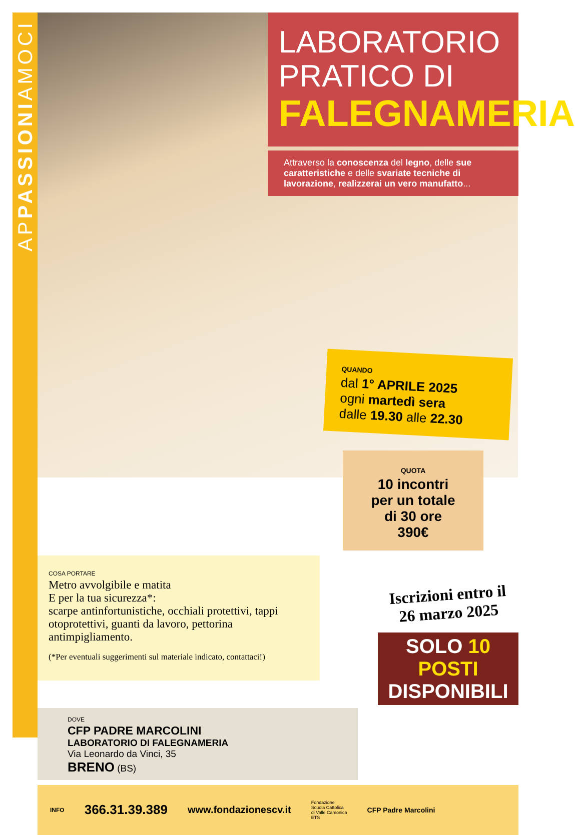APPASSIONIAMOCI
LABORATORIO
PRATICO DI
FALEGNAMERIA
Attraverso la conoscenza del legno, delle sue caratteristiche e delle svariate tecniche di lavorazione, realizzerai un vero manufatto...
QUANDO
dal 1° APRILE 2025
ogni martedì sera
dalle 19.30 alle 22.30
QUOTA
10 incontri
per un totale
di 30 ore
390€
COSA PORTARE
Metro avvolgibile e matita
E per la tua sicurezza*:
scarpe antinfortunistiche, occhiali protettivi, tappi otoprotettivi, guanti da lavoro, pettorina antimpigliamento.
(*Per eventuali suggerimenti sul materiale indicato, contattaci!)
DOVE
CFP PADRE MARCOLINI
LABORATORIO DI FALEGNAMERIA
Via Leonardo da Vinci, 35
BRENO (BS)
Iscrizioni entro il
26 marzo 2025
SOLO 10 POSTI
DISPONIBILI
INFO 366.31.39.389 www.fondazionescv.it Fondazione
Scuola Cattolica
di Valle Camonica
ETS CFP Padre Marcolini